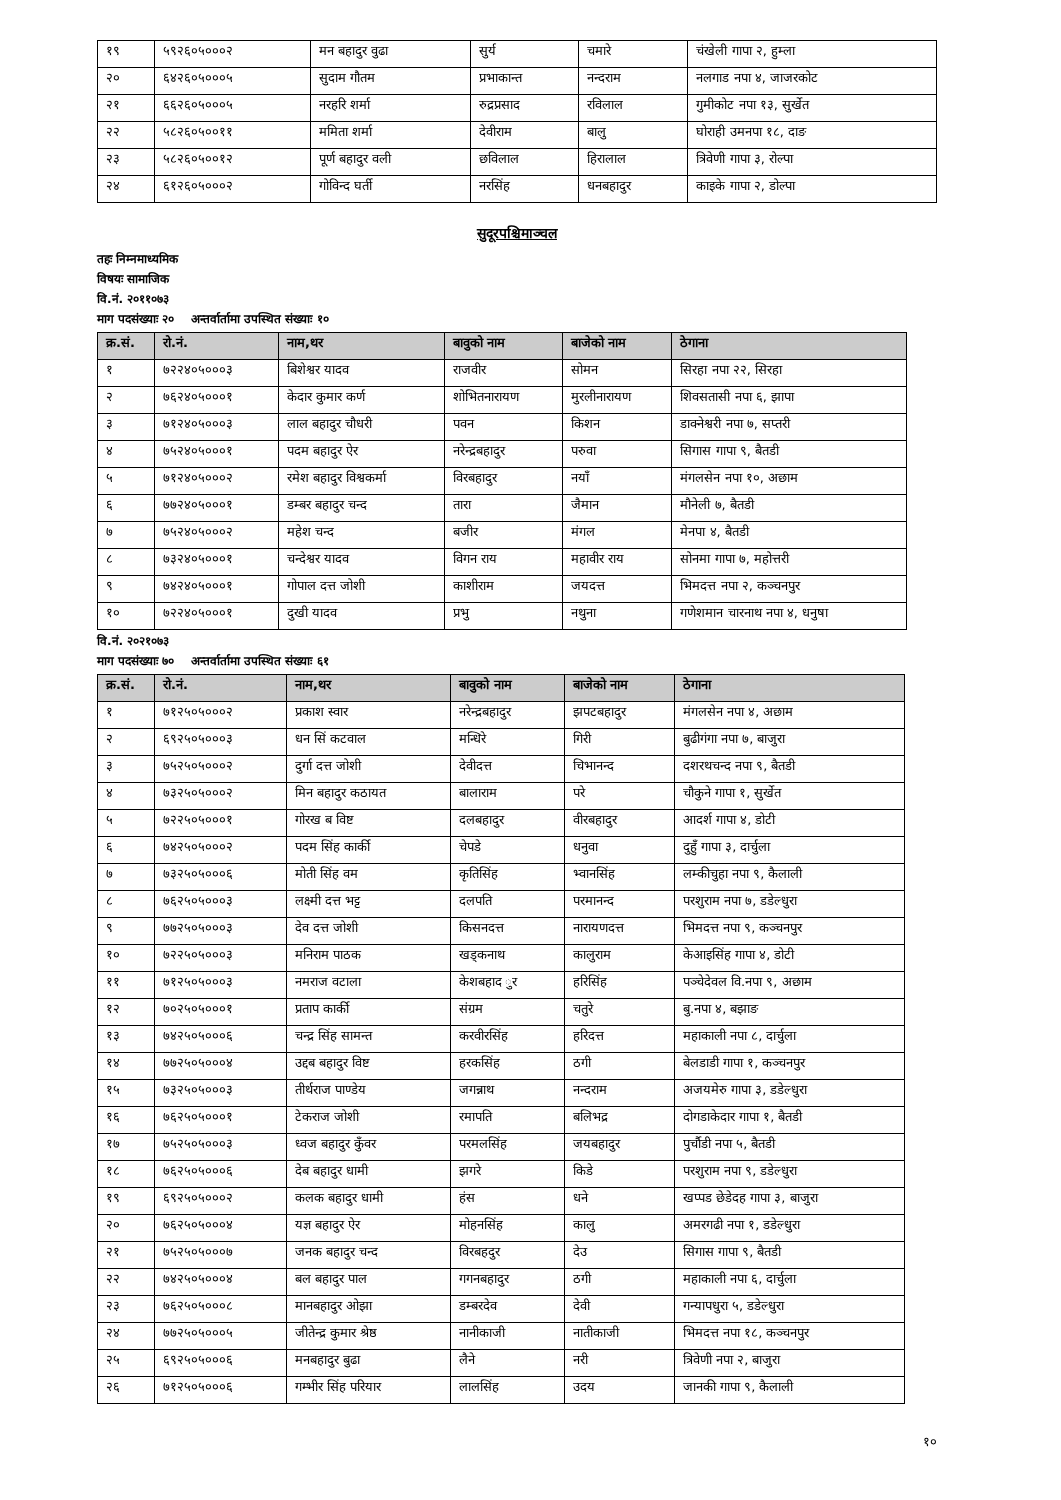| १९ | ५९२६०५०००२ | मन बहादुर वुढा | सुर्य | चमारे | चंखेली गापा २, हुम्ला |
| २० | ६४२६०५०००५ | सुदाम गौतम | प्रभाकान्त | नन्दराम | नलगाड नपा ४, जाजरकोट |
| २१ | ६६२६०५०००५ | नरहरि शर्मा | रुद्रप्रसाद | रविलाल | गुमीकोट नपा १३, सुर्खेत |
| २२ | ५८२६०५००११ | ममिता शर्मा | देवीराम | बालु | घोराही उमनपा १८, दाङ |
| २३ | ५८२६०५००१२ | पूर्ण बहादुर वली | छविलाल | हिरालाल | त्रिवेणी गापा ३, रोल्पा |
| २४ | ६१२६०५०००२ | गोविन्द घर्ती | नरसिंह | धनबहादुर | काइके गापा २, डोल्पा |
सुदूरपश्चिमाञ्चल
तहः निम्नमाध्यमिक
विषयः सामाजिक
वि.नं. २०११०७३
माग पदसंख्याः २० अन्तर्वार्तामा उपस्थित संख्याः १०
| क्र.सं. | रो.नं. | नाम,थर | बावुको नाम | बाजेको नाम | ठेगाना |
| --- | --- | --- | --- | --- | --- |
| १ | ७२२४०५०००३ | बिशेश्वर यादव | राजवीर | सोमन | सिरहा नपा २२, सिरहा |
| २ | ७६२४०५०००१ | केदार कुमार कर्ण | शोभितनारायण | मुरलीनारायण | शिवसतासी नपा ६, झापा |
| ३ | ७१२४०५०००३ | लाल बहादुर चौधरी | पवन | किशन | डाक्नेश्वरी नपा ७, सप्तरी |
| ४ | ७५२४०५०००१ | पदम बहादुर ऐर | नरेन्द्रबहादुर | परुवा | सिगास गापा ९, बैतडी |
| ५ | ७१२४०५०००२ | रमेश बहादुर विश्वकर्मा | विरबहादुर | नयाँ | मंगलसेन नपा १०, अछाम |
| ६ | ७७२४०५०००१ | डम्बर बहादुर चन्द | तारा | जैमान | मौनेली ७, बैतडी |
| ७ | ७५२४०५०००२ | महेश चन्द | बजीर | मंगल | मेनपा ४, बैतडी |
| ८ | ७३२४०५०००१ | चन्देश्वर यादव | विगन राय | महावीर राय | सोनमा गापा ७, महोत्तरी |
| ९ | ७४२४०५०००१ | गोपाल दत्त जोशी | काशीराम | जयदत्त | भिमदत्त नपा २, कञ्चनपुर |
| १० | ७२२४०५०००१ | दुखी यादव | प्रभु | नथुना | गणेशमान चारनाथ नपा ४, धनुषा |
वि.नं. २०२१०७३
माग पदसंख्याः ७० अन्तर्वार्तामा उपस्थित संख्याः ६१
| क्र.सं. | रो.नं. | नाम,थर | बावुको नाम | बाजेको नाम | ठेगाना |
| --- | --- | --- | --- | --- | --- |
| १ | ७१२५०५०००२ | प्रकाश स्वार | नरेन्द्रबहादुर | झपटबहादुर | मंगलसेन नपा ४, अछाम |
| २ | ६९२५०५०००३ | धन सिं कटवाल | मन्धिरे | गिरी | बुढीगंगा नपा ७, बाजुरा |
| ३ | ७५२५०५०००२ | दुर्गा दत्त जोशी | देवीदत्त | चिभानन्द | दशरथचन्द नपा ९, बैतडी |
| ४ | ७३२५०५०००२ | मिन बहादुर कठायत | बालाराम | परे | चौकुने गापा १, सुर्खेत |
| ५ | ७२२५०५०००१ | गोरख ब विष्ट | दलबहादुर | वीरबहादुर | आदर्श गापा ४, डोटी |
| ६ | ७४२५०५०००२ | पदम सिंह कार्की | चेपडे | धनुवा | दुहुँ गापा ३, दार्चुला |
| ७ | ७३२५०५०००६ | मोती सिंह वम | कृतिसिंह | भ्वानसिंह | लम्कीचुहा नपा ९, कैलाली |
| ८ | ७६२५०५०००३ | लक्ष्मी दत्त भट्ट | दलपति | परमानन्द | परशुराम नपा ७, डडेल्धुरा |
| ९ | ७७२५०५०००३ | देव दत्त जोशी | किसनदत्त | नारायणदत्त | भिमदत्त नपा ९, कञ्चनपुर |
| १० | ७२२५०५०००३ | मनिराम पाठक | खड्कनाथ | कालुराम | केआइसिंह गापा ४, डोटी |
| ११ | ७१२५०५०००३ | नमराज वटाला | केशबहाद ुर | हरिसिंह | पञ्चेदेवल वि.नपा ९, अछाम |
| १२ | ७०२५०५०००१ | प्रताप कार्की | संग्रम | चतुरे | बु.नपा ४, बझाङ |
| १३ | ७४२५०५०००६ | चन्द्र सिंह सामन्त | करवीरसिंह | हरिदत्त | महाकाली नपा ८, दार्चुला |
| १४ | ७७२५०५०००४ | उद्दब बहादुर विष्ट | हरकसिंह | ठगी | बेलडाडी गापा १, कञ्चनपुर |
| १५ | ७३२५०५०००३ | तीर्थराज पाण्डेय | जगन्नाथ | नन्दराम | अजयमेरु गापा ३, डडेल्धुरा |
| १६ | ७६२५०५०००१ | टेकराज जोशी | रमापति | बलिभद्र | दोगडाकेदार गापा १, बैतडी |
| १७ | ७५२५०५०००३ | ध्वज बहादुर कुँवर | परमलसिंह | जयबहादुर | पुर्चौडी नपा ५, बैतडी |
| १८ | ७६२५०५०००६ | देब बहादुर धामी | झगरे | किडे | परशुराम नपा ९, डडेल्धुरा |
| १९ | ६९२५०५०००२ | कलक बहादुर धामी | हंस | धने | खप्पड छेडेदह गापा ३, बाजुरा |
| २० | ७६२५०५०००४ | यज्ञ बहादुर ऐर | मोहनसिंह | कालु | अमरगढी नपा १, डडेल्धुरा |
| २१ | ७५२५०५०००७ | जनक बहादुर चन्द | विरबहदुर | देउ | सिगास गापा ९, बैतडी |
| २२ | ७४२५०५०००४ | बल बहादुर पाल | गगनबहादुर | ठगी | महाकाली नपा ६, दार्चुला |
| २३ | ७६२५०५०००८ | मानबहादुर ओझा | डम्बरदेव | देवी | गन्यापधुरा ५, डडेल्धुरा |
| २४ | ७७२५०५०००५ | जीतेन्द्र कुमार श्रेष्ठ | नानीकाजी | नातीकाजी | भिमदत्त नपा १८, कञ्चनपुर |
| २५ | ६९२५०५०००६ | मनबहादुर बुढा | लैने | नरी | त्रिवेणी नपा २, बाजुरा |
| २६ | ७१२५०५०००६ | गम्भीर सिंह परियार | लालसिंह | उदय | जानकी गापा ९, कैलाली |
१०